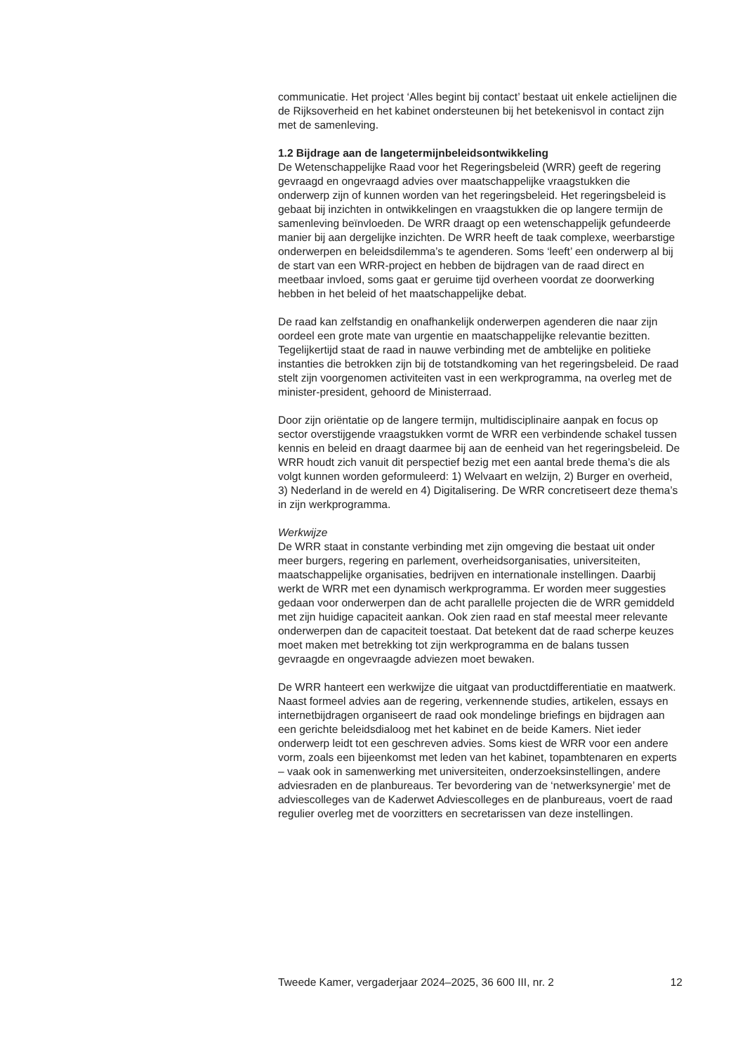communicatie. Het project ‘Alles begint bij contact’ bestaat uit enkele actielijnen die de Rijksoverheid en het kabinet ondersteunen bij het betekenisvol in contact zijn met de samenleving.
1.2 Bijdrage aan de langetermijnbeleidsontwikkeling
De Wetenschappelijke Raad voor het Regeringsbeleid (WRR) geeft de regering gevraagd en ongevraagd advies over maatschappelijke vraagstukken die onderwerp zijn of kunnen worden van het regeringsbeleid. Het regeringsbeleid is gebaat bij inzichten in ontwikkelingen en vraagstukken die op langere termijn de samenleving beïnvloeden. De WRR draagt op een wetenschappelijk gefundeerde manier bij aan dergelijke inzichten. De WRR heeft de taak complexe, weerbarstige onderwerpen en beleidsdilemma’s te agenderen. Soms ‘leeft’ een onderwerp al bij de start van een WRR-project en hebben de bijdragen van de raad direct en meetbaar invloed, soms gaat er geruime tijd overheen voordat ze doorwerking hebben in het beleid of het maatschappelijke debat.
De raad kan zelfstandig en onafhankelijk onderwerpen agenderen die naar zijn oordeel een grote mate van urgentie en maatschappelijke relevantie bezitten. Tegelijkertijd staat de raad in nauwe verbinding met de ambtelijke en politieke instanties die betrokken zijn bij de totstandkoming van het regeringsbeleid. De raad stelt zijn voorgenomen activiteiten vast in een werkprogramma, na overleg met de minister-president, gehoord de Ministerraad.
Door zijn oriëntatie op de langere termijn, multidisciplinaire aanpak en focus op sector overstijgende vraagstukken vormt de WRR een verbindende schakel tussen kennis en beleid en draagt daarmee bij aan de eenheid van het regeringsbeleid. De WRR houdt zich vanuit dit perspectief bezig met een aantal brede thema’s die als volgt kunnen worden geformuleerd: 1) Welvaart en welzijn, 2) Burger en overheid, 3) Nederland in de wereld en 4) Digitalisering. De WRR concretiseert deze thema’s in zijn werkprogramma.
Werkwijze
De WRR staat in constante verbinding met zijn omgeving die bestaat uit onder meer burgers, regering en parlement, overheidsorganisaties, universiteiten, maatschappelijke organisaties, bedrijven en internationale instellingen. Daarbij werkt de WRR met een dynamisch werkprogramma. Er worden meer suggesties gedaan voor onderwerpen dan de acht parallelle projecten die de WRR gemiddeld met zijn huidige capaciteit aankan. Ook zien raad en staf meestal meer relevante onderwerpen dan de capaciteit toestaat. Dat betekent dat de raad scherpe keuzes moet maken met betrekking tot zijn werkprogramma en de balans tussen gevraagde en ongevraagde adviezen moet bewaken.
De WRR hanteert een werkwijze die uitgaat van productdifferentiatie en maatwerk. Naast formeel advies aan de regering, verkennende studies, artikelen, essays en internetbijdragen organiseert de raad ook mondelinge briefings en bijdragen aan een gerichte beleidsdialoog met het kabinet en de beide Kamers. Niet ieder onderwerp leidt tot een geschreven advies. Soms kiest de WRR voor een andere vorm, zoals een bijeenkomst met leden van het kabinet, topambtenaren en experts – vaak ook in samenwerking met universiteiten, onderzoeksinstellingen, andere adviesraden en de planbureaus. Ter bevordering van de ‘netwerksynergie’ met de adviescolleges van de Kaderwet Adviescolleges en de planbureaus, voert de raad regulier overleg met de voorzitters en secretarissen van deze instellingen.
Tweede Kamer, vergaderjaar 2024–2025, 36 600 III, nr. 2 12